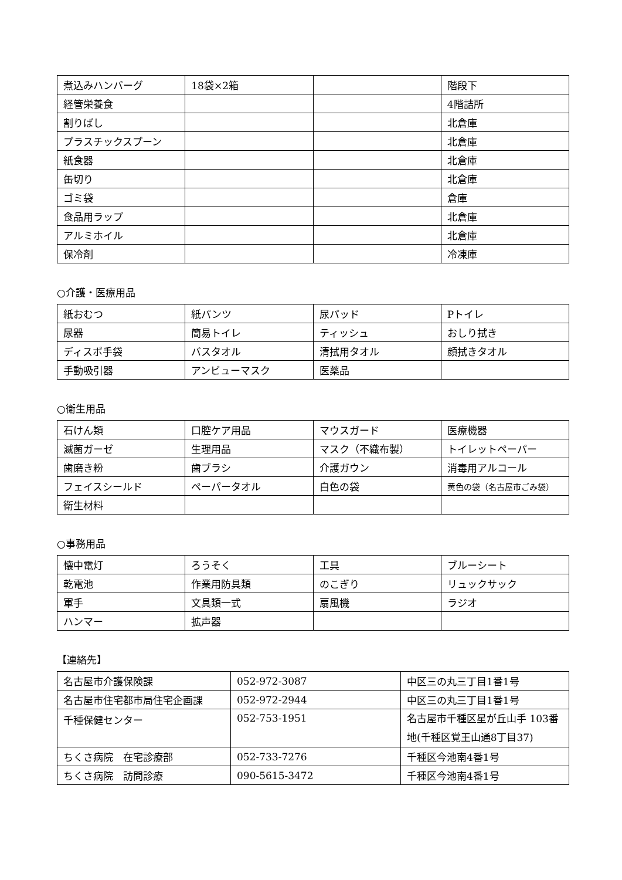| 煮込みハンバーグ | 18袋×2箱 | | 階段下 |
| 経管栄養食 | | | 4階詰所 |
| 割りばし | | | 北倉庫 |
| プラスチックスプーン | | | 北倉庫 |
| 紙食器 | | | 北倉庫 |
| 缶切り | | | 北倉庫 |
| ゴミ袋 | | | 倉庫 |
| 食品用ラップ | | | 北倉庫 |
| アルミホイル | | | 北倉庫 |
| 保冷剤 | | | 冷凍庫 |
○介護・医療用品
| 紙おむつ | 紙パンツ | 尿パッド | Pトイレ |
| 尿器 | 簡易トイレ | ティッシュ | おしり拭き |
| ディスポ手袋 | バスタオル | 清拭用タオル | 顔拭きタオル |
| 手動吸引器 | アンビューマスク | 医薬品 | |
○衛生用品
| 石けん類 | 口腔ケア用品 | マウスガード | 医療機器 |
| 滅菌ガーゼ | 生理用品 | マスク（不織布製） | トイレットペーパー |
| 歯磨き粉 | 歯ブラシ | 介護ガウン | 消毒用アルコール |
| フェイスシールド | ペーパータオル | 白色の袋 | 黄色の袋（名古屋市ごみ袋） |
| 衛生材料 | | | |
○事務用品
| 懐中電灯 | ろうそく | 工具 | ブルーシート |
| 乾電池 | 作業用防具類 | のこぎり | リュックサック |
| 軍手 | 文具類一式 | 扇風機 | ラジオ |
| ハンマー | 拡声器 | | |
【連絡先】
| 名古屋市介護保険課 | 052-972-3087 | 中区三の丸三丁目1番1号 |
| 名古屋市住宅都市局住宅企画課 | 052-972-2944 | 中区三の丸三丁目1番1号 |
| 千種保健センター | 052-753-1951 | 名古屋市千種区星が丘山手 103番地(千種区覚王山通8丁目37) |
| ちくさ病院 在宅診療部 | 052-733-7276 | 千種区今池南4番1号 |
| ちくさ病院 訪問診療 | 090-5615-3472 | 千種区今池南4番1号 |